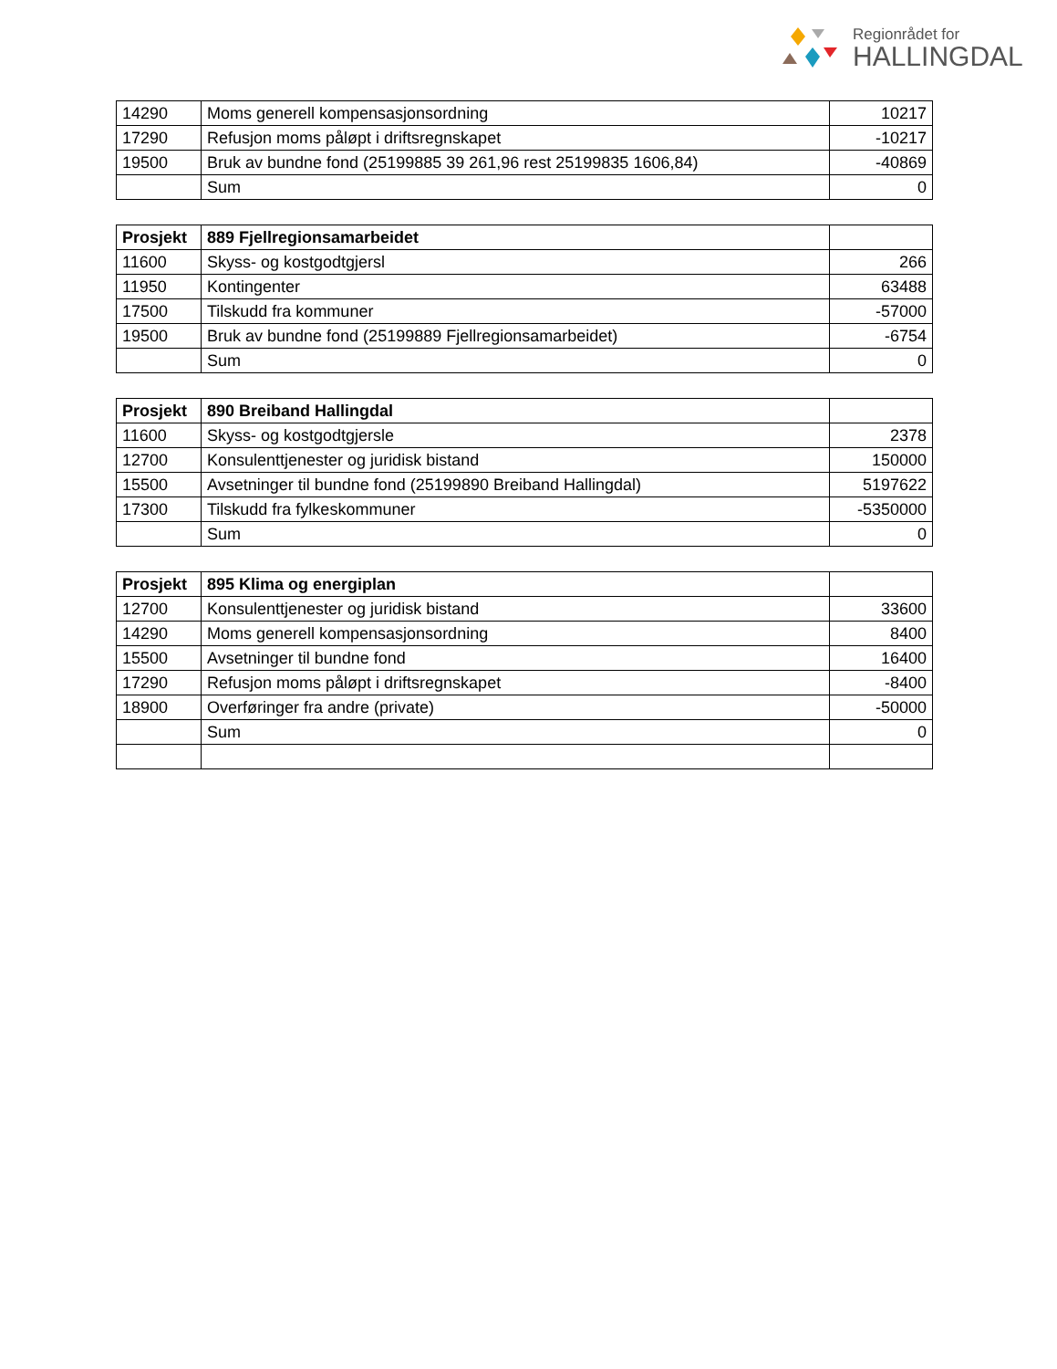Regionrådet for
HALLINGDAL
| 14290 | Moms generell kompensasjonsordning | 10217 |
| 17290 | Refusjon moms påløpt i driftsregnskapet | -10217 |
| 19500 | Bruk av bundne fond (25199885 39 261,96 rest 25199835 1606,84) | -40869 |
| | Sum | 0 |
| Prosjekt | 889 Fjellregionsamarbeidet | |
| 11600 | Skyss- og kostgodtgjersl | 266 |
| 11950 | Kontingenter | 63488 |
| 17500 | Tilskudd fra kommuner | -57000 |
| 19500 | Bruk av bundne fond (25199889 Fjellregionsamarbeidet) | -6754 |
| | Sum | 0 |
| Prosjekt | 890 Breiband Hallingdal | |
| 11600 | Skyss- og kostgodtgjersle | 2378 |
| 12700 | Konsulenttjenester og juridisk bistand | 150000 |
| 15500 | Avsetninger til bundne fond (25199890 Breiband Hallingdal) | 5197622 |
| 17300 | Tilskudd fra fylkeskommuner | -5350000 |
| | Sum | 0 |
| Prosjekt | 895 Klima og energiplan | |
| 12700 | Konsulenttjenester og juridisk bistand | 33600 |
| 14290 | Moms generell kompensasjonsordning | 8400 |
| 15500 | Avsetninger til bundne fond | 16400 |
| 17290 | Refusjon moms påløpt i driftsregnskapet | -8400 |
| 18900 | Overføringer fra andre (private) | -50000 |
| | Sum | 0 |